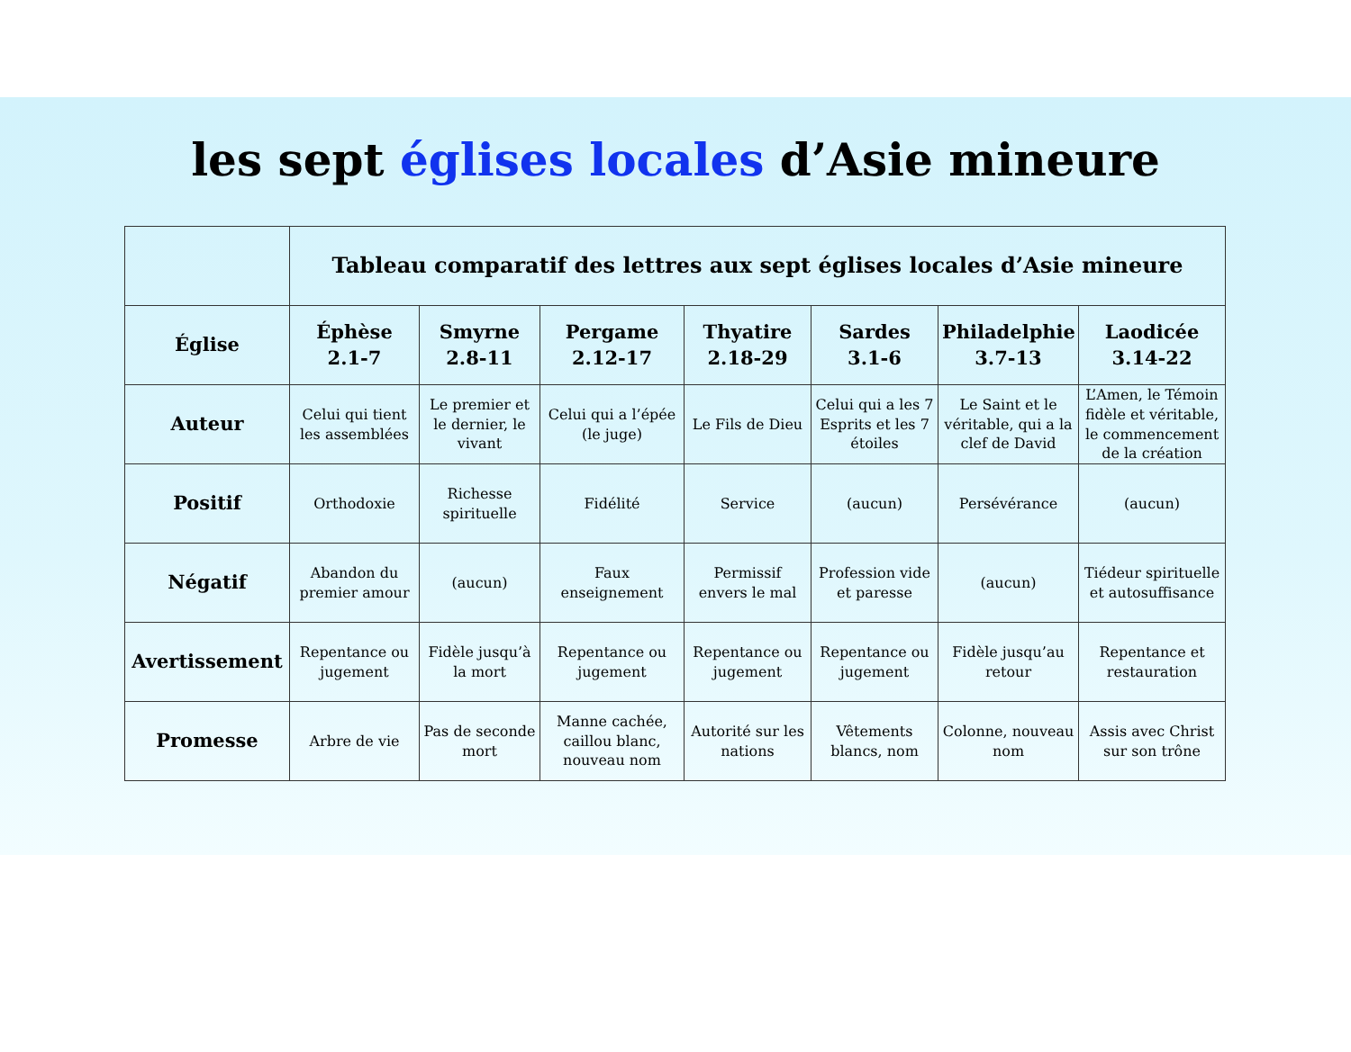les sept églises locales d’Asie mineure
| | Tableau comparatif des lettres aux sept églises locales d’Asie mineure | | | | | | |
| --- | --- | --- | --- | --- | --- | --- | --- |
| Église | Éphèse 2.1-7 | Smyrne 2.8-11 | Pergame 2.12-17 | Thyatire 2.18-29 | Sardes 3.1-6 | Philadelphie 3.7-13 | Laodicée 3.14-22 |
| Auteur | Celui qui tient les assemblées | Le premier et le dernier, le vivant | Celui qui a l’épée (le juge) | Le Fils de Dieu | Celui qui a les 7 Esprits et les 7 étoiles | Le Saint et le véritable, qui a la clef de David | L’Amen, le Témoin fidèle et véritable, le commencement de la création |
| Positif | Orthodoxie | Richesse spirituelle | Fidélité | Service | (aucun) | Persévérance | (aucun) |
| Négatif | Abandon du premier amour | (aucun) | Faux enseignement | Permissif envers le mal | Profession vide et paresse | (aucun) | Tiédeur spirituelle et autosuffisance |
| Avertissement | Repentance ou jugement | Fidèle jusqu’à la mort | Repentance ou jugement | Repentance ou jugement | Repentance ou jugement | Fidèle jusqu’au retour | Repentance et restauration |
| Promesse | Arbre de vie | Pas de seconde mort | Manne cachée, caillou blanc, nouveau nom | Autorité sur les nations | Vêtements blancs, nom | Colonne, nouveau nom | Assis avec Christ sur son trône |